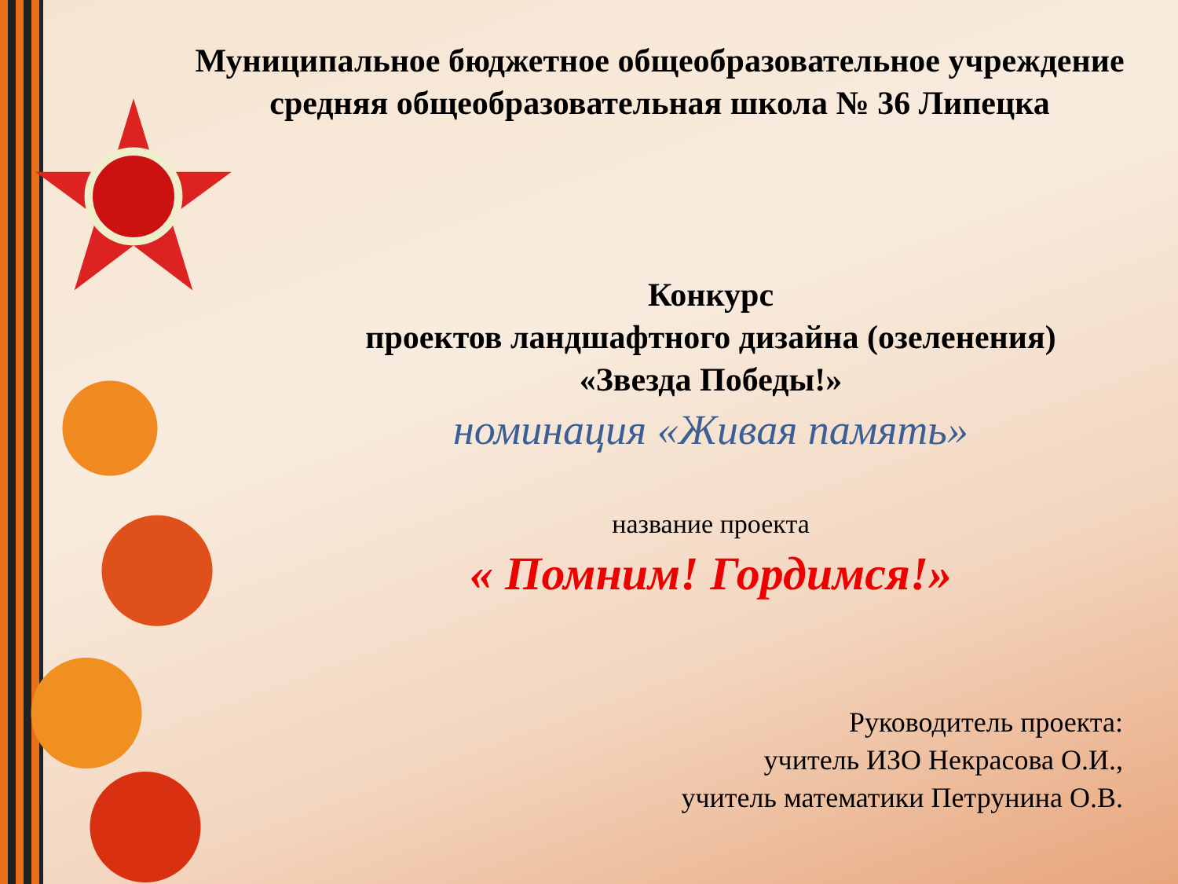Муниципальное бюджетное общеобразовательное учреждение
средняя общеобразовательная школа № 36 Липецка
Конкурс
проектов ландшафтного дизайна (озеленения)
«Звезда Победы!»
номинация «Живая память»
название проекта
« Помним! Гордимся!»
Руководитель проекта:
учитель ИЗО Некрасова О.И.,
учитель математики Петрунина О.В.